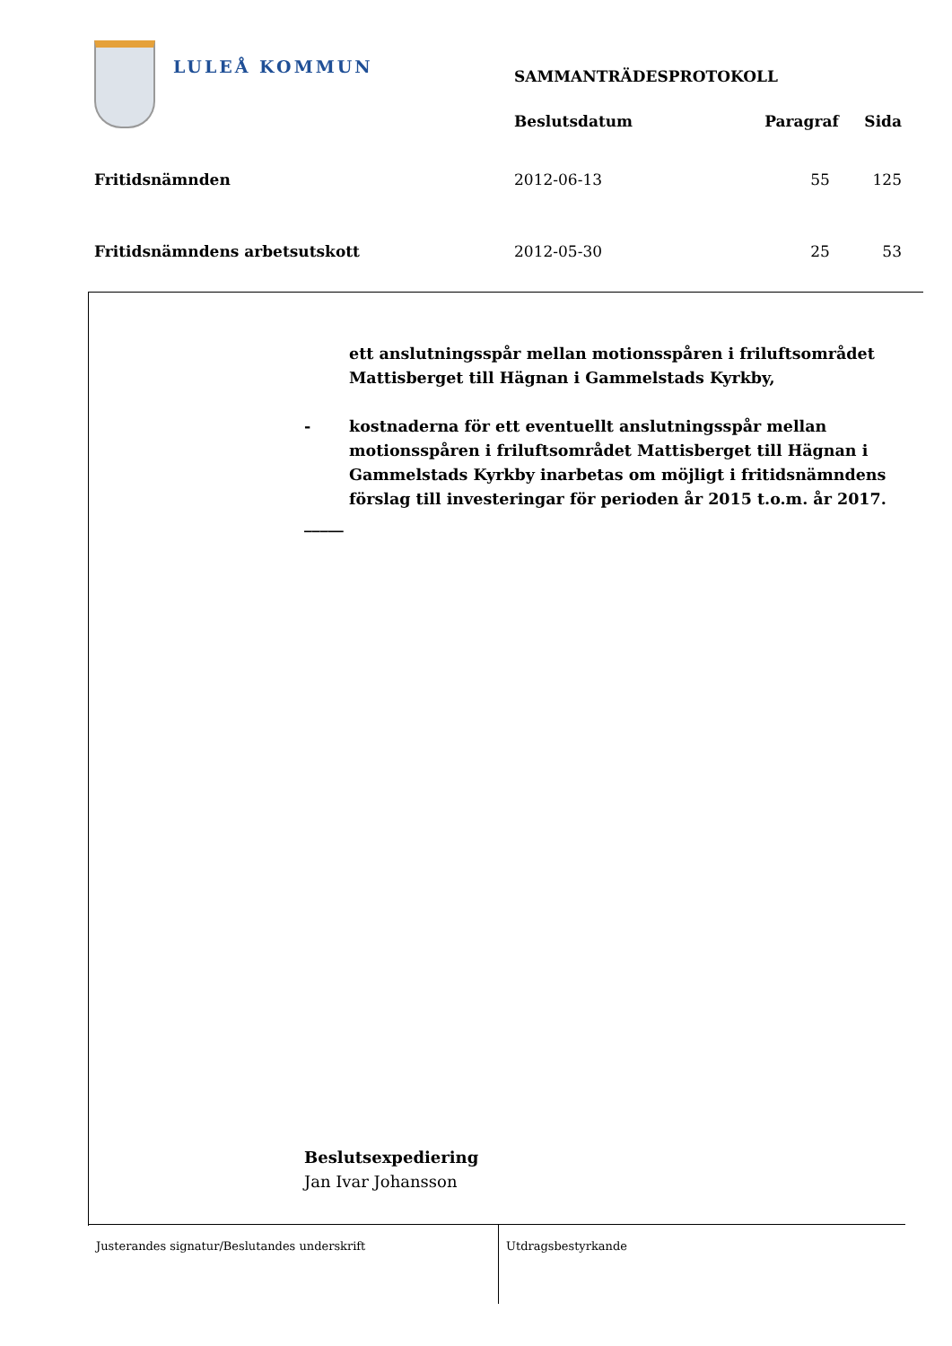LULEÅ KOMMUN
| | SAMMANTRÄDESPROTOKOLL | | |
| | Beslutsdatum | Paragraf | Sida |
| Fritidsnämnden | 2012-06-13 | 55 | 125 |
| Fritidsnämndens arbetsutskott | 2012-05-30 | 25 | 53 |
ett anslutningsspår mellan motionsspåren i friluftsområdet Mattisberget till Hägnan i Gammelstads Kyrkby,
- kostnaderna för ett eventuellt anslutningsspår mellan motionsspåren i friluftsområdet Mattisberget till Hägnan i Gammelstads Kyrkby inarbetas om möjligt i fritidsnämndens förslag till investeringar för perioden år 2015 t.o.m. år 2017.
_____
Beslutsexpediering
Jan Ivar Johansson
Justerandes signatur/Beslutandes underskrift Utdragsbestyrkande